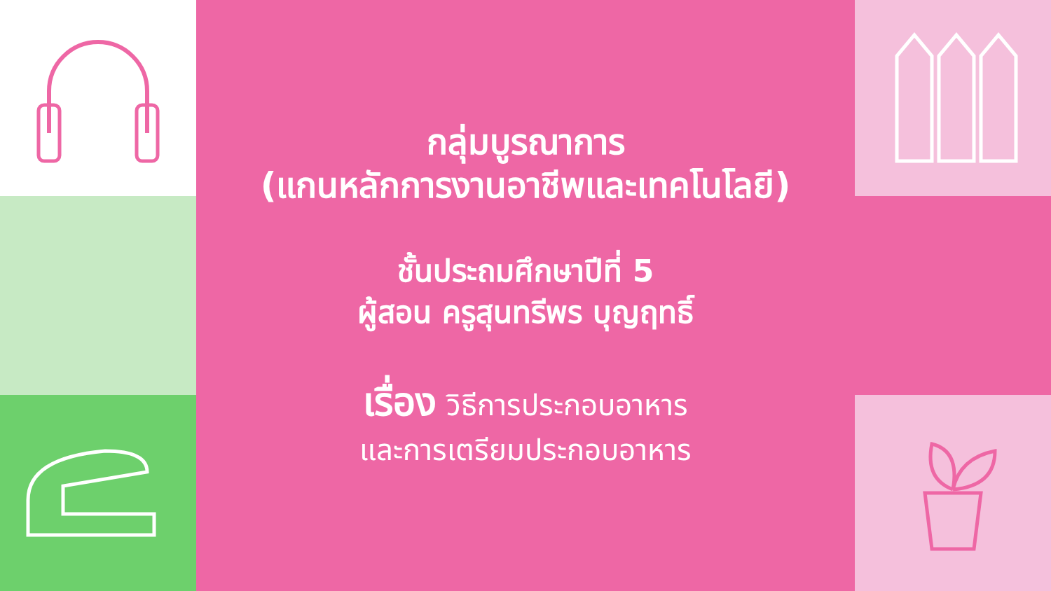กลุ่มบูรณาการ
(แกนหลักการงานอาชีพและเทคโนโลยี)
ชั้นประถมศึกษาปีที่ 5
ผู้สอน ครูสุนทรีพร บุญฤทธิ์
เรื่อง วิธีการประกอบอาหาร
และการเตรียมประกอบอาหาร